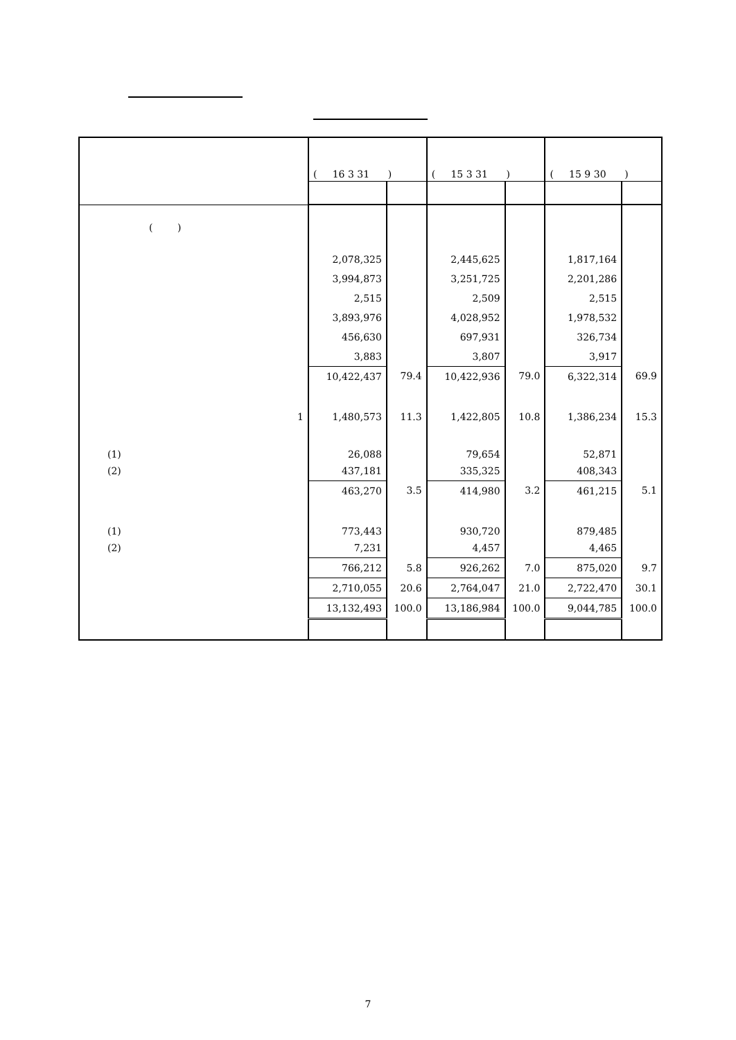| | ( 16 3 31 ) | | ( 15 3 31 ) | | ( 15 9 30 ) | |
| ( ) | | | | | | |
| | 2,078,325 | | 2,445,625 | | 1,817,164 | |
| | 3,994,873 | | 3,251,725 | | 2,201,286 | |
| | 2,515 | | 2,509 | | 2,515 | |
| | 3,893,976 | | 4,028,952 | | 1,978,532 | |
| | 456,630 | | 697,931 | | 326,734 | |
| | 3,883 | | 3,807 | | 3,917 | |
| | 10,422,437 | 79.4 | 10,422,936 | 79.0 | 6,322,314 | 69.9 |
| 1 | 1,480,573 | 11.3 | 1,422,805 | 10.8 | 1,386,234 | 15.3 |
| (1) | 26,088 | | 79,654 | | 52,871 | |
| (2) | 437,181 | | 335,325 | | 408,343 | |
| | 463,270 | 3.5 | 414,980 | 3.2 | 461,215 | 5.1 |
| (1) | 773,443 | | 930,720 | | 879,485 | |
| (2) | 7,231 | | 4,457 | | 4,465 | |
| | 766,212 | 5.8 | 926,262 | 7.0 | 875,020 | 9.7 |
| | 2,710,055 | 20.6 | 2,764,047 | 21.0 | 2,722,470 | 30.1 |
| | 13,132,493 | 100.0 | 13,186,984 | 100.0 | 9,044,785 | 100.0 |
7